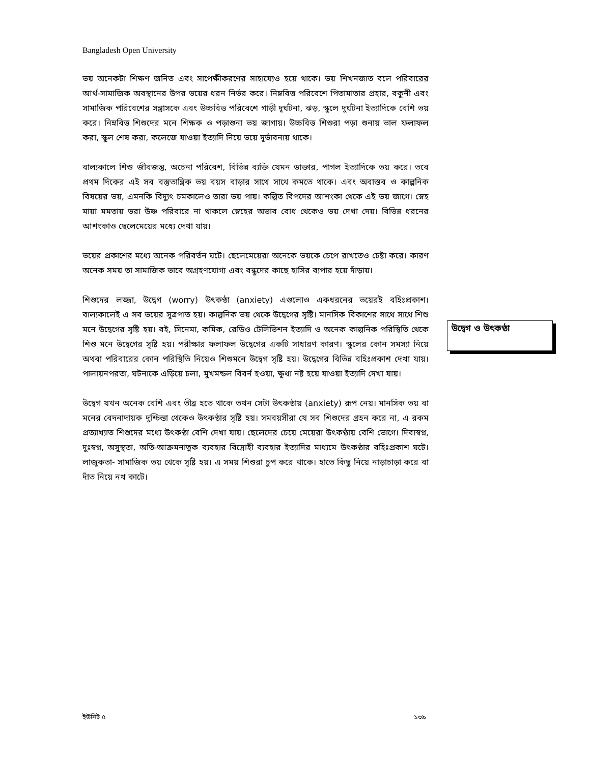Bangladesh Open University
ভয় অনেকটা শিক্ষণ জনিত এবং সাপেক্ষীকরণের সাহায্যেও হয়ে থাকে। ভয় শিখনজাত বলে পরিবারের আর্থ-সামাজিক অবস্থানের উপর ভয়ের ধরন নির্ভর করে। নিম্নবিত্ত পরিবেশে পিতামাতার প্রহার, বকুনী এবং সামাজিক পরিবেশের সন্ত্রাসকে এবং উচ্চবিত্ত পরিবেশে গাড়ী দূর্ঘটনা, ঝড়, স্কুলে দুর্ঘটনা ইত্যাদিকে বেশি ভয় করে। নিম্নবিত্ত শিশুদের মনে শিক্ষক ও পড়াশুনা ভয় জাগায়। উচ্চবিত্ত শিশুরা পড়া শুনায় ভাল ফলাফল করা, স্কুল শেষ করা, কলেজে যাওয়া ইত্যাদি নিয়ে ভয়ে দুর্ভাবনায় থাকে।
বাল্যকালে শিশু জীবজন্তু, অচেনা পরিবেশ, বিভিন্ন ব্যক্তি যেমন ডাক্তার, পাগল ইত্যাদিকে ভয় করে। তবে প্রথম দিকের এই সব বস্তুতান্ত্রিক ভয় বয়স বাড়ার সাথে সাথে কমতে থাকে। এবং অবাস্তব ও কাল্পনিক বিষয়ের ভয়, এমনকি বিদ্যুৎ চমকালেও তারা ভয় পায়। কল্পিত বিপদের আশংকা থেকে এই ভয় জাগে। স্নেহ মায়া মমতায় ভরা উষ্ণ পরিবারে না থাকলে স্নেহের অভাব বোধ থেকেও ভয় দেখা দেয়। বিভিন্ন ধরনের আশংকাও ছেলেমেয়ের মধ্যে দেখা যায়।
ভয়ের প্রকাশের মধ্যে অনেক পরিবর্তন ঘটে। ছেলেমেয়েরা অনেকে ভয়কে চেপে রাখতেও চেষ্টা করে। কারণ অনেক সময় তা সামাজিক ভাবে অগ্রহণযোগ্য এবং বন্ধুদের কাছে হাসির ব্যপার হয়ে দাঁড়ায়।
শিশুদের লজ্জা, উদ্বেগ (worry) উৎকণ্ঠা (anxiety) এগুলোও একধরনের ভয়েরই বহিঃপ্রকাশ। বাল্যকালেই এ সব ভয়ের সূত্রপাত হয়। কাল্পনিক ভয় থেকে উদ্বেগের সৃষ্টি। মানসিক বিকাশের সাথে সাথে শিশু মনে উদ্বেগের সৃষ্টি হয়। বই, সিনেমা, কমিক, রেডিও টেলিভিশন ইত্যাদি ও অনেক কাল্পনিক পরিস্থিতি থেকে শিশু মনে উদ্বেগের সৃষ্টি হয়। পরীক্ষার ফলাফল উদ্বেগের একটি সাধারণ কারণ। স্কুলের কোন সমস্যা নিয়ে অথবা পরিবারের কোন পরিস্থিতি নিয়েও শিশুমনে উদ্বেগ সৃষ্টি হয়। উদ্বেগের বিভিন্ন বহিঃপ্রকাশ দেখা যায়। পালায়নপরতা, ঘটনাকে এড়িয়ে চলা, মুখমন্ডল বিবর্ন হওয়া, ক্ষুধা নষ্ট হয়ে যাওয়া ইত্যাদি দেখা যায়।
উদ্বেগ যখন অনেক বেশি এবং তীব্র হতে থাকে তখন সেটা উৎকণ্ঠায় (anxiety) রূপ নেয়। মানসিক ভয় বা মনের বেদনাদায়ক দুশ্চিন্তা থেকেও উৎকণ্ঠার সৃষ্টি হয়। সমবয়সীরা যে সব শিশুদের গ্রহন করে না, এ রকম প্রত্যাখ্যাত শিশুদের মধ্যে উৎকণ্ঠা বেশি দেখা যায়। ছেলেদের চেয়ে মেয়েরা উৎকণ্ঠায় বেশি ভোগে। দিবাস্বপ্ন, দুঃস্বপ্ন, অসুস্থতা, অতি-আক্রমনাত্নক ব্যবহার বিদ্রোহী ব্যবহার ইত্যাদির মাধ্যমে উৎকণ্ঠার বহিঃপ্রকাশ ঘটে। লাজুকতা- সামাজিক ভয় থেকে সৃষ্টি হয়। এ সময় শিশুরা চুপ করে থাকে। হাতে কিছু নিয়ে নাড়াচাড়া করে বা দাঁত নিয়ে নখ কাটে।
উদ্বেগ ও উৎকণ্ঠা
ইউনিট ৫ ১৩৯